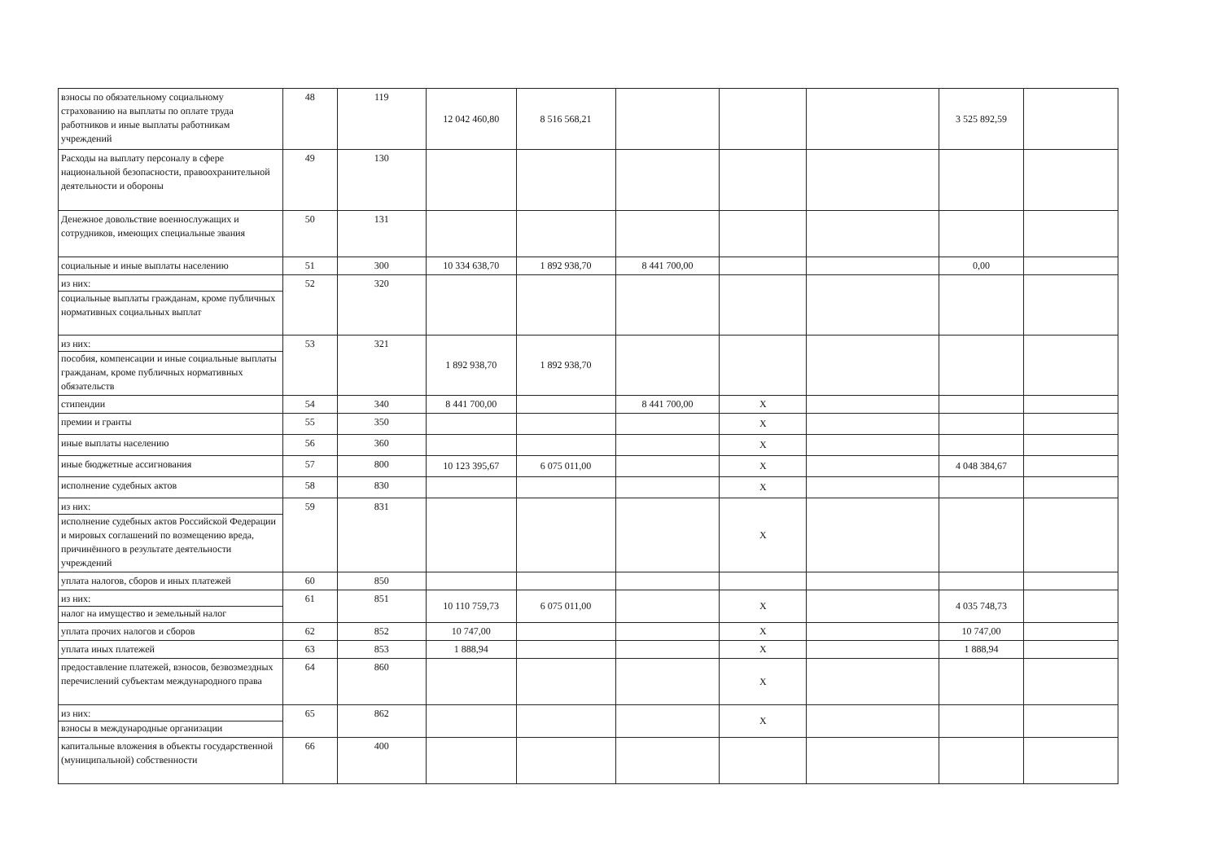| взносы по обязательному социальному страхованию на выплаты по оплате труда работников и иные выплаты работникам учреждений | 48 | 119 | 12 042 460,80 | 8 516 568,21 | | | | 3 525 892,59 | |
| Расходы на выплату персоналу в сфере национальной безопасности, правоохранительной деятельности и обороны | 49 | 130 | | | | | | | |
| Денежное довольствие военнослужащих и сотрудников, имеющих специальные звания | 50 | 131 | | | | | | | |
| социальные и иные выплаты населению | 51 | 300 | 10 334 638,70 | 1 892 938,70 | 8 441 700,00 | | | 0,00 | |
| из них: социальные выплаты гражданам, кроме публичных нормативных социальных выплат | 52 | 320 | | | | | | | |
| из них: пособия, компенсации и иные социальные выплаты гражданам, кроме публичных нормативных обязательств | 53 | 321 | 1 892 938,70 | 1 892 938,70 | | | | | |
| стипендии | 54 | 340 | 8 441 700,00 | | 8 441 700,00 | X | | | |
| премии и гранты | 55 | 350 | | | | X | | | |
| иные выплаты населению | 56 | 360 | | | | X | | | |
| иные бюджетные ассигнования | 57 | 800 | 10 123 395,67 | 6 075 011,00 | | X | | 4 048 384,67 | |
| исполнение судебных актов | 58 | 830 | | | | X | | | |
| из них: исполнение судебных актов Российской Федерации и мировых соглашений по возмещению вреда, причинённого в результате деятельности учреждений | 59 | 831 | | | | X | | | |
| уплата налогов, сборов и иных платежей | 60 | 850 | | | | | | | |
| из них: налог на имущество и земельный налог | 61 | 851 | 10 110 759,73 | 6 075 011,00 | | X | | 4 035 748,73 | |
| уплата прочих налогов и сборов | 62 | 852 | 10 747,00 | | | X | | 10 747,00 | |
| уплата иных платежей | 63 | 853 | 1 888,94 | | | X | | 1 888,94 | |
| предоставление платежей, взносов, безвозмездных перечислений субъектам международного права | 64 | 860 | | | | X | | | |
| из них: взносы в международные организации | 65 | 862 | | | | X | | | |
| капитальные вложения в объекты государственной (муниципальной) собственности | 66 | 400 | | | | | | | |